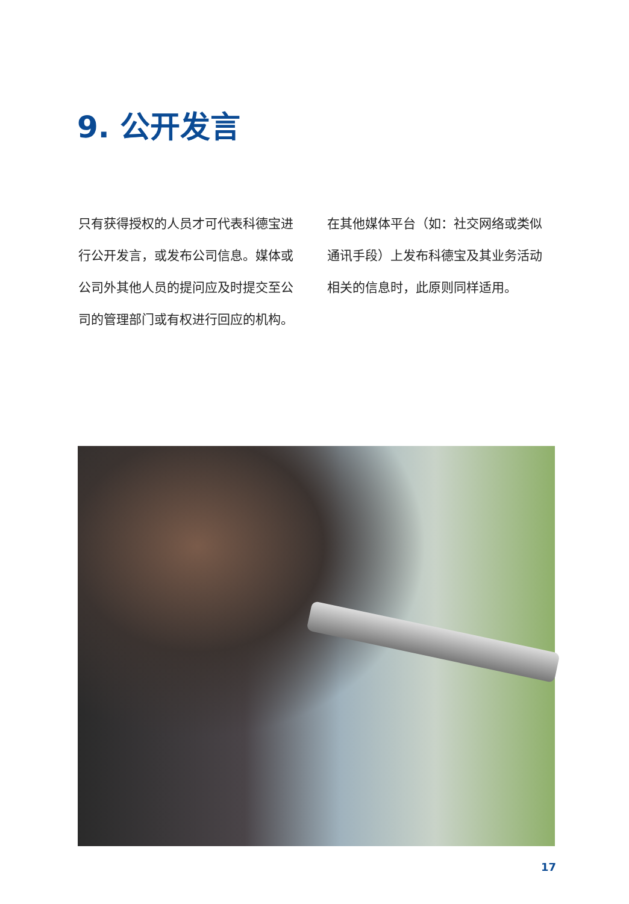9. 公开发言
只有获得授权的人员才可代表科德宝进行公开发言，或发布公司信息。媒体或公司外其他人员的提问应及时提交至公司的管理部门或有权进行回应的机构。
在其他媒体平台（如：社交网络或类似通讯手段）上发布科德宝及其业务活动相关的信息时，此原则同样适用。
17